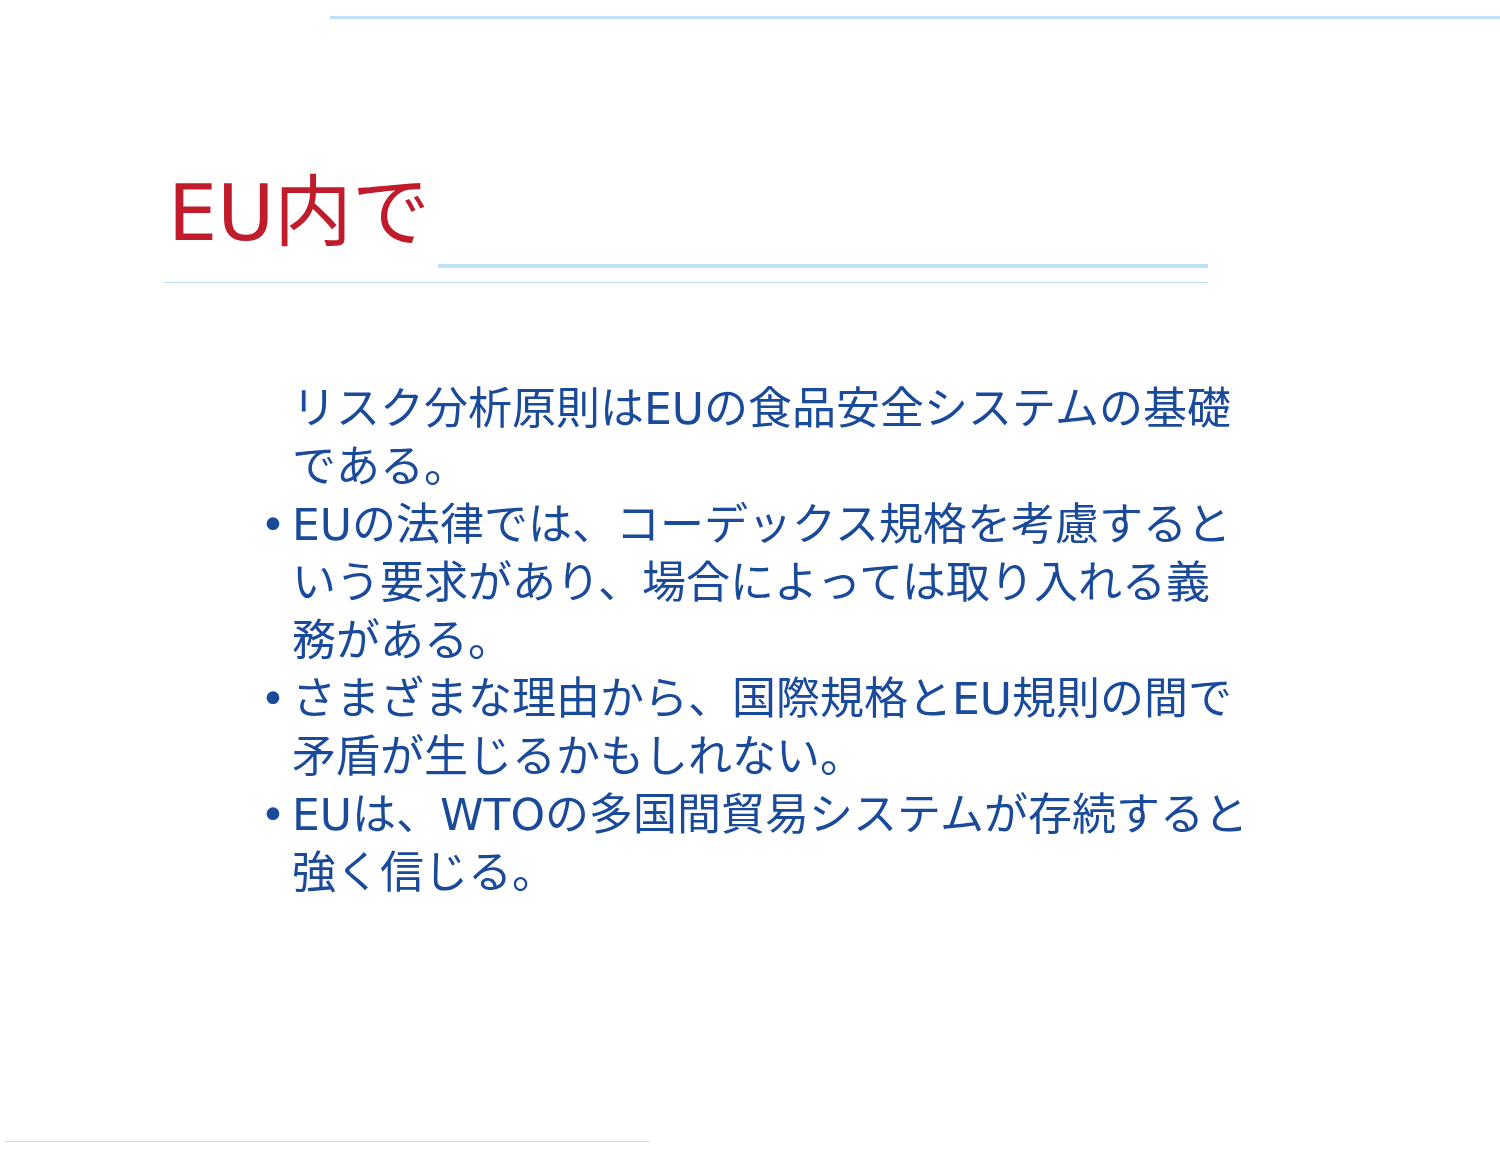EU内で
リスク分析原則はEUの食品安全システムの基礎である。
• EUの法律では、コーデックス規格を考慮するという要求があり、場合によっては取り入れる義務がある。
• さまざまな理由から、国際規格とEU規則の間で矛盾が生じるかもしれない。
• EUは、WTOの多国間貿易システムが存続すると強く信じる。